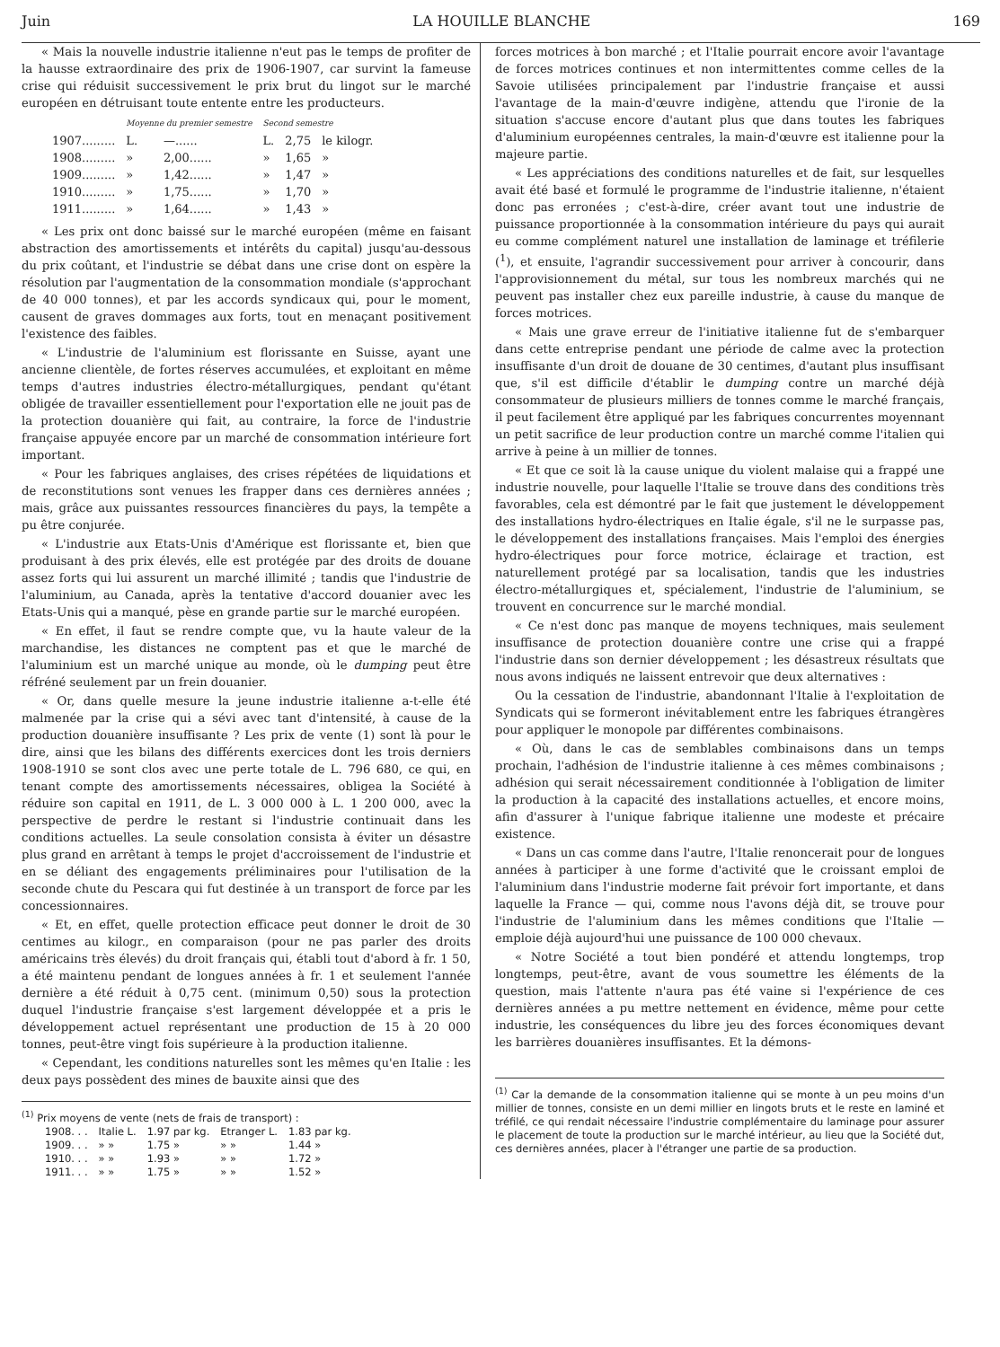Juin LA HOUILLE BLANCHE 169
« Mais la nouvelle industrie italienne n'eut pas le temps de profiter de la hausse extraordinaire des prix de 1906-1907, car survint la fameuse crise qui réduisit successivement le prix brut du lingot sur le marché européen en détruisant toute entente entre les producteurs.
| | Moyenne du premier semestre | | Second semestre | | |
| --- | --- | --- | --- | --- | --- |
| 1907......... | L. | —...... | L. | 2,75 | le kilogr. |
| 1908......... | » | 2,00...... | » | 1,65 | » |
| 1909......... | » | 1,42...... | » | 1,47 | » |
| 1910......... | » | 1,75...... | » | 1,70 | » |
| 1911......... | » | 1,64...... | » | 1,43 | » |
« Les prix ont donc baissé sur le marché européen (même en faisant abstraction des amortissements et intérêts du capital) jusqu'au-dessous du prix coûtant, et l'industrie se débat dans une crise dont on espère la résolution par l'augmentation de la consommation mondiale (s'approchant de 40 000 tonnes), et par les accords syndicaux qui, pour le moment, causent de graves dommages aux forts, tout en menaçant positivement l'existence des faibles.
« L'industrie de l'aluminium est florissante en Suisse, ayant une ancienne clientèle, de fortes réserves accumulées, et exploitant en même temps d'autres industries électro-métallurgiques, pendant qu'étant obligée de travailler essentiellement pour l'exportation elle ne jouit pas de la protection douanière qui fait, au contraire, la force de l'industrie française appuyée encore par un marché de consommation intérieure fort important.
« Pour les fabriques anglaises, des crises répétées de liquidations et de reconstitutions sont venues les frapper dans ces dernières années ; mais, grâce aux puissantes ressources financières du pays, la tempête a pu être conjurée.
« L'industrie aux Etats-Unis d'Amérique est florissante et, bien que produisant à des prix élevés, elle est protégée par des droits de douane assez forts qui lui assurent un marché illimité ; tandis que l'industrie de l'aluminium, au Canada, après la tentative d'accord douanier avec les Etats-Unis qui a manqué, pèse en grande partie sur le marché européen.
« En effet, il faut se rendre compte que, vu la haute valeur de la marchandise, les distances ne comptent pas et que le marché de l'aluminium est un marché unique au monde, où le dumping peut être réfréné seulement par un frein douanier.
« Or, dans quelle mesure la jeune industrie italienne a-t-elle été malmenée par la crise qui a sévi avec tant d'intensité, à cause de la production douanière insuffisante ? Les prix de vente (1) sont là pour le dire, ainsi que les bilans des différents exercices dont les trois derniers 1908-1910 se sont clos avec une perte totale de L. 796 680, ce qui, en tenant compte des amortissements nécessaires, obligea la Société à réduire son capital en 1911, de L. 3 000 000 à L. 1 200 000, avec la perspective de perdre le restant si l'industrie continuait dans les conditions actuelles. La seule consolation consista à éviter un désastre plus grand en arrêtant à temps le projet d'accroissement de l'industrie et en se déliant des engagements préliminaires pour l'utilisation de la seconde chute du Pescara qui fut destinée à un transport de force par les concessionnaires.
« Et, en effet, quelle protection efficace peut donner le droit de 30 centimes au kilogr., en comparaison (pour ne pas parler des droits américains très élevés) du droit français qui, établi tout d'abord à fr. 1 50, a été maintenu pendant de longues années à fr. 1 et seulement l'année dernière a été réduit à 0,75 cent. (minimum 0,50) sous la protection duquel l'industrie française s'est largement développée et a pris le développement actuel représentant une production de 15 à 20 000 tonnes, peut-être vingt fois supérieure à la production italienne.
« Cependant, les conditions naturelles sont les mêmes qu'en Italie : les deux pays possèdent des mines de bauxite ainsi que des
<sup>(1)</sup> Prix moyens de vente (nets de frais de transport) :
| 1908. . . | Italie L. | 1.97 par kg. | Etranger L. | 1.83 par kg. |
| 1909. . . | » » | 1.75 » | » » | 1.44 » |
| 1910. . . | » » | 1.93 » | » » | 1.72 » |
| 1911. . . | » » | 1.75 » | » » | 1.52 » |
forces motrices à bon marché ; et l'Italie pourrait encore avoir l'avantage de forces motrices continues et non intermittentes comme celles de la Savoie utilisées principalement par l'industrie française et aussi l'avantage de la main-d'œuvre indigène, attendu que l'ironie de la situation s'accuse encore d'autant plus que dans toutes les fabriques d'aluminium européennes centrales, la main-d'œuvre est italienne pour la majeure partie.
« Les appréciations des conditions naturelles et de fait, sur lesquelles avait été basé et formulé le programme de l'industrie italienne, n'étaient donc pas erronées ; c'est-à-dire, créer avant tout une industrie de puissance proportionnée à la consommation intérieure du pays qui aurait eu comme complément naturel une installation de laminage et tréfilerie (<sup>1</sup>), et ensuite, l'agrandir successivement pour arriver à concourir, dans l'approvisionnement du métal, sur tous les nombreux marchés qui ne peuvent pas installer chez eux pareille industrie, à cause du manque de forces motrices.
« Mais une grave erreur de l'initiative italienne fut de s'embarquer dans cette entreprise pendant une période de calme avec la protection insuffisante d'un droit de douane de 30 centimes, d'autant plus insuffisant que, s'il est difficile d'établir le dumping contre un marché déjà consommateur de plusieurs milliers de tonnes comme le marché français, il peut facilement être appliqué par les fabriques concurrentes moyennant un petit sacrifice de leur production contre un marché comme l'italien qui arrive à peine à un millier de tonnes.
« Et que ce soit là la cause unique du violent malaise qui a frappé une industrie nouvelle, pour laquelle l'Italie se trouve dans des conditions très favorables, cela est démontré par le fait que justement le développement des installations hydro-électriques en Italie égale, s'il ne le surpasse pas, le développement des installations françaises. Mais l'emploi des énergies hydro-électriques pour force motrice, éclairage et traction, est naturellement protégé par sa localisation, tandis que les industries électro-métallurgiques et, spécialement, l'industrie de l'aluminium, se trouvent en concurrence sur le marché mondial.
« Ce n'est donc pas manque de moyens techniques, mais seulement insuffisance de protection douanière contre une crise qui a frappé l'industrie dans son dernier développement ; les désastreux résultats que nous avons indiqués ne laissent entrevoir que deux alternatives :
Ou la cessation de l'industrie, abandonnant l'Italie à l'exploitation de Syndicats qui se formeront inévitablement entre les fabriques étrangères pour appliquer le monopole par différentes combinaisons.
« Où, dans le cas de semblables combinaisons dans un temps prochain, l'adhésion de l'industrie italienne à ces mêmes combinaisons ; adhésion qui serait nécessairement conditionnée à l'obligation de limiter la production à la capacité des installations actuelles, et encore moins, afin d'assurer à l'unique fabrique italienne une modeste et précaire existence.
« Dans un cas comme dans l'autre, l'Italie renoncerait pour de longues années à participer à une forme d'activité que le croissant emploi de l'aluminium dans l'industrie moderne fait prévoir fort importante, et dans laquelle la France — qui, comme nous l'avons déjà dit, se trouve pour l'industrie de l'aluminium dans les mêmes conditions que l'Italie — emploie déjà aujourd'hui une puissance de 100 000 chevaux.
« Notre Société a tout bien pondéré et attendu longtemps, trop longtemps, peut-être, avant de vous soumettre les éléments de la question, mais l'attente n'aura pas été vaine si l'expérience de ces dernières années a pu mettre nettement en évidence, même pour cette industrie, les conséquences du libre jeu des forces économiques devant les barrières douanières insuffisantes. Et la démons-
<sup>(1)</sup> Car la demande de la consommation italienne qui se monte à un peu moins d'un millier de tonnes, consiste en un demi millier en lingots bruts et le reste en laminé et tréfilé, ce qui rendait nécessaire l'industrie complémentaire du laminage pour assurer le placement de toute la production sur le marché intérieur, au lieu que la Société dut, ces dernières années, placer à l'étranger une partie de sa production.